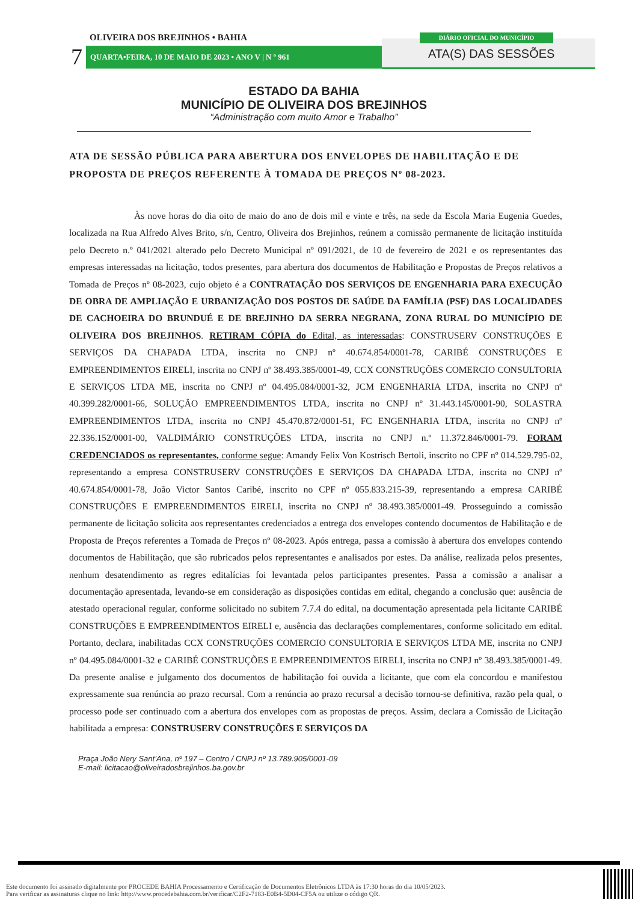OLIVEIRA DOS BREJINHOS • BAHIA
7 QUARTA•FEIRA, 10 DE MAIO DE 2023 • ANO V | N º 961
DIÁRIO OFICIAL DO MUNICÍPIO
ATA(S) DAS SESSÕES
ESTADO DA BAHIA
MUNICÍPIO DE OLIVEIRA DOS BREJINHOS
“Administração com muito Amor e Trabalho”
ATA DE SESSÃO PÚBLICA PARA ABERTURA DOS ENVELOPES DE HABILITAÇÃO E DE PROPOSTA DE PREÇOS REFERENTE À TOMADA DE PREÇOS Nº 08-2023.
Às nove horas do dia oito de maio do ano de dois mil e vinte e três, na sede da Escola Maria Eugenia Guedes, localizada na Rua Alfredo Alves Brito, s/n, Centro, Oliveira dos Brejinhos, reúnem a comissão permanente de licitação instituída pelo Decreto n.º 041/2021 alterado pelo Decreto Municipal nº 091/2021, de 10 de fevereiro de 2021 e os representantes das empresas interessadas na licitação, todos presentes, para abertura dos documentos de Habilitação e Propostas de Preços relativos a Tomada de Preços nº 08-2023, cujo objeto é a CONTRATAÇÃO DOS SERVIÇOS DE ENGENHARIA PARA EXECUÇÃO DE OBRA DE AMPLIAÇÃO E URBANIZAÇÃO DOS POSTOS DE SAÚDE DA FAMÍLIA (PSF) DAS LOCALIDADES DE CACHOEIRA DO BRUNDUÉ E DE BREJINHO DA SERRA NEGRANA, ZONA RURAL DO MUNICÍPIO DE OLIVEIRA DOS BREJINHOS. RETIRAM CÓPIA do Edital, as interessadas: CONSTRUSERV CONSTRUÇÕES E SERVIÇOS DA CHAPADA LTDA, inscrita no CNPJ nº 40.674.854/0001-78, CARIBÉ CONSTRUÇÕES E EMPREENDIMENTOS EIRELI, inscrita no CNPJ nº 38.493.385/0001-49, CCX CONSTRUÇÕES COMERCIO CONSULTORIA E SERVIÇOS LTDA ME, inscrita no CNPJ nº 04.495.084/0001-32, JCM ENGENHARIA LTDA, inscrita no CNPJ nº 40.399.282/0001-66, SOLUÇÃO EMPREENDIMENTOS LTDA, inscrita no CNPJ nº 31.443.145/0001-90, SOLASTRA EMPREENDIMENTOS LTDA, inscrita no CNPJ 45.470.872/0001-51, FC ENGENHARIA LTDA, inscrita no CNPJ nº 22.336.152/0001-00, VALDIMÁRIO CONSTRUÇÕES LTDA, inscrita no CNPJ n.º 11.372.846/0001-79. FORAM CREDENCIADOS os representantes, conforme segue: Amandy Felix Von Kostrisch Bertoli, inscrito no CPF nº 014.529.795-02, representando a empresa CONSTRUSERV CONSTRUÇÕES E SERVIÇOS DA CHAPADA LTDA, inscrita no CNPJ nº 40.674.854/0001-78, João Victor Santos Caribé, inscrito no CPF nº 055.833.215-39, representando a empresa CARIBÉ CONSTRUÇÕES E EMPREENDIMENTOS EIRELI, inscrita no CNPJ nº 38.493.385/0001-49. Prosseguindo a comissão permanente de licitação solicita aos representantes credenciados a entrega dos envelopes contendo documentos de Habilitação e de Proposta de Preços referentes a Tomada de Preços nº 08-2023. Após entrega, passa a comissão à abertura dos envelopes contendo documentos de Habilitação, que são rubricados pelos representantes e analisados por estes. Da análise, realizada pelos presentes, nenhum desatendimento as regres editalícias foi levantada pelos participantes presentes. Passa a comissão a analisar a documentação apresentada, levando-se em consideração as disposições contidas em edital, chegando a conclusão que: ausência de atestado operacional regular, conforme solicitado no subitem 7.7.4 do edital, na documentação apresentada pela licitante CARIBÉ CONSTRUÇÕES E EMPREENDIMENTOS EIRELI e, ausência das declarações complementares, conforme solicitado em edital. Portanto, declara, inabilitadas CCX CONSTRUÇÕES COMERCIO CONSULTORIA E SERVIÇOS LTDA ME, inscrita no CNPJ nº 04.495.084/0001-32 e CARIBÉ CONSTRUÇÕES E EMPREENDIMENTOS EIRELI, inscrita no CNPJ nº 38.493.385/0001-49. Da presente analise e julgamento dos documentos de habilitação foi ouvida a licitante, que com ela concordou e manifestou expressamente sua renúncia ao prazo recursal. Com a renúncia ao prazo recursal a decisão tornou-se definitiva, razão pela qual, o processo pode ser continuado com a abertura dos envelopes com as propostas de preços. Assim, declara a Comissão de Licitação habilitada a empresa: CONSTRUSERV CONSTRUÇÕES E SERVIÇOS DA
Praça João Nery Sant’Ana, nº 197 – Centro / CNPJ nº 13.789.905/0001-09
E-mail: licitacao@oliveiradosbrejinhos.ba.gov.br
Este documento foi assinado digitalmente por PROCEDE BAHIA Processamento e Certificação de Documentos Eletrônicos LTDA às 17:30 horas do dia 10/05/2023.
Para verificar as assinaturas clique no link: http://www.procedebahia.com.br/verificar/C2F2-7183-E0B4-5D04-CF5A ou utilize o código QR.